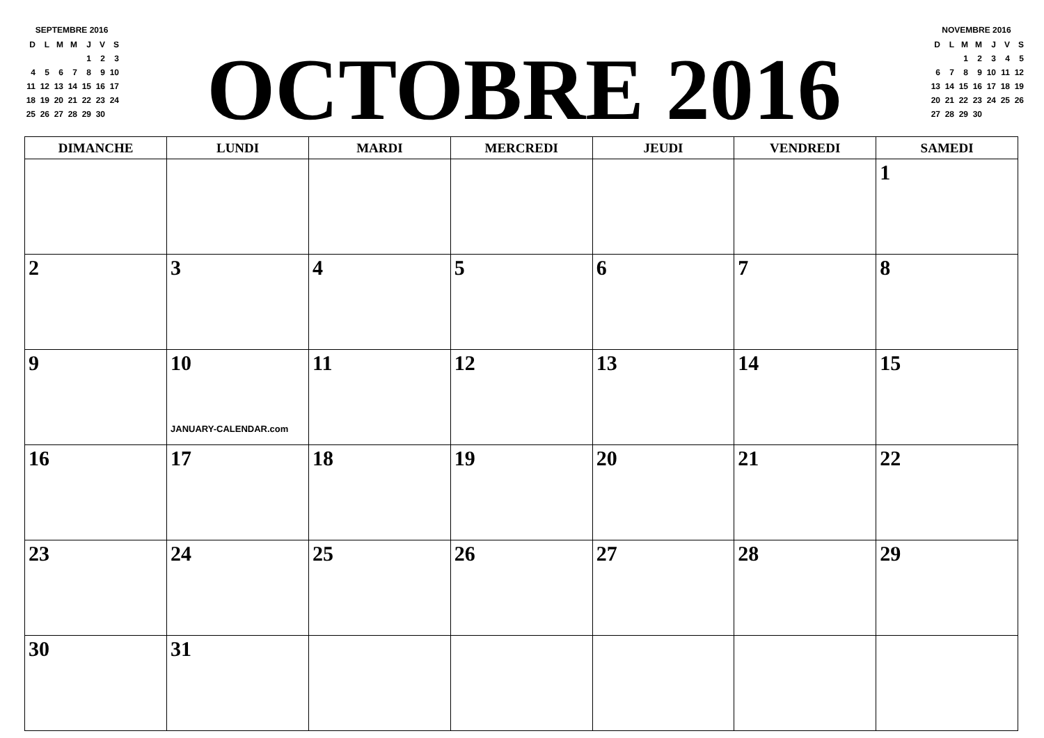SEPTEMBRE 2016
| D | L | M | M | J | V | S |
| | | | | 1 | 2 | 3 |
| 4 | 5 | 6 | 7 | 8 | 9 | 10 |
| 11 | 12 | 13 | 14 | 15 | 16 | 17 |
| 18 | 19 | 20 | 21 | 22 | 23 | 24 |
| 25 | 26 | 27 | 28 | 29 | 30 | |
OCTOBRE 2016
NOVEMBRE 2016
| D | L | M | M | J | V | S |
| | | 1 | 2 | 3 | 4 | 5 |
| 6 | 7 | 8 | 9 | 10 | 11 | 12 |
| 13 | 14 | 15 | 16 | 17 | 18 | 19 |
| 20 | 21 | 22 | 23 | 24 | 25 | 26 |
| 27 | 28 | 29 | 30 | | | |
| DIMANCHE | LUNDI | MARDI | MERCREDI | JEUDI | VENDREDI | SAMEDI |
| --- | --- | --- | --- | --- | --- | --- |
| | | | | | | 1 |
| 2 | 3 | 4 | 5 | 6 | 7 | 8 |
| 9 | 10 JANUARY-CALENDAR.com | 11 | 12 | 13 | 14 | 15 |
| 16 | 17 | 18 | 19 | 20 | 21 | 22 |
| 23 | 24 | 25 | 26 | 27 | 28 | 29 |
| 30 | 31 | | | | | |